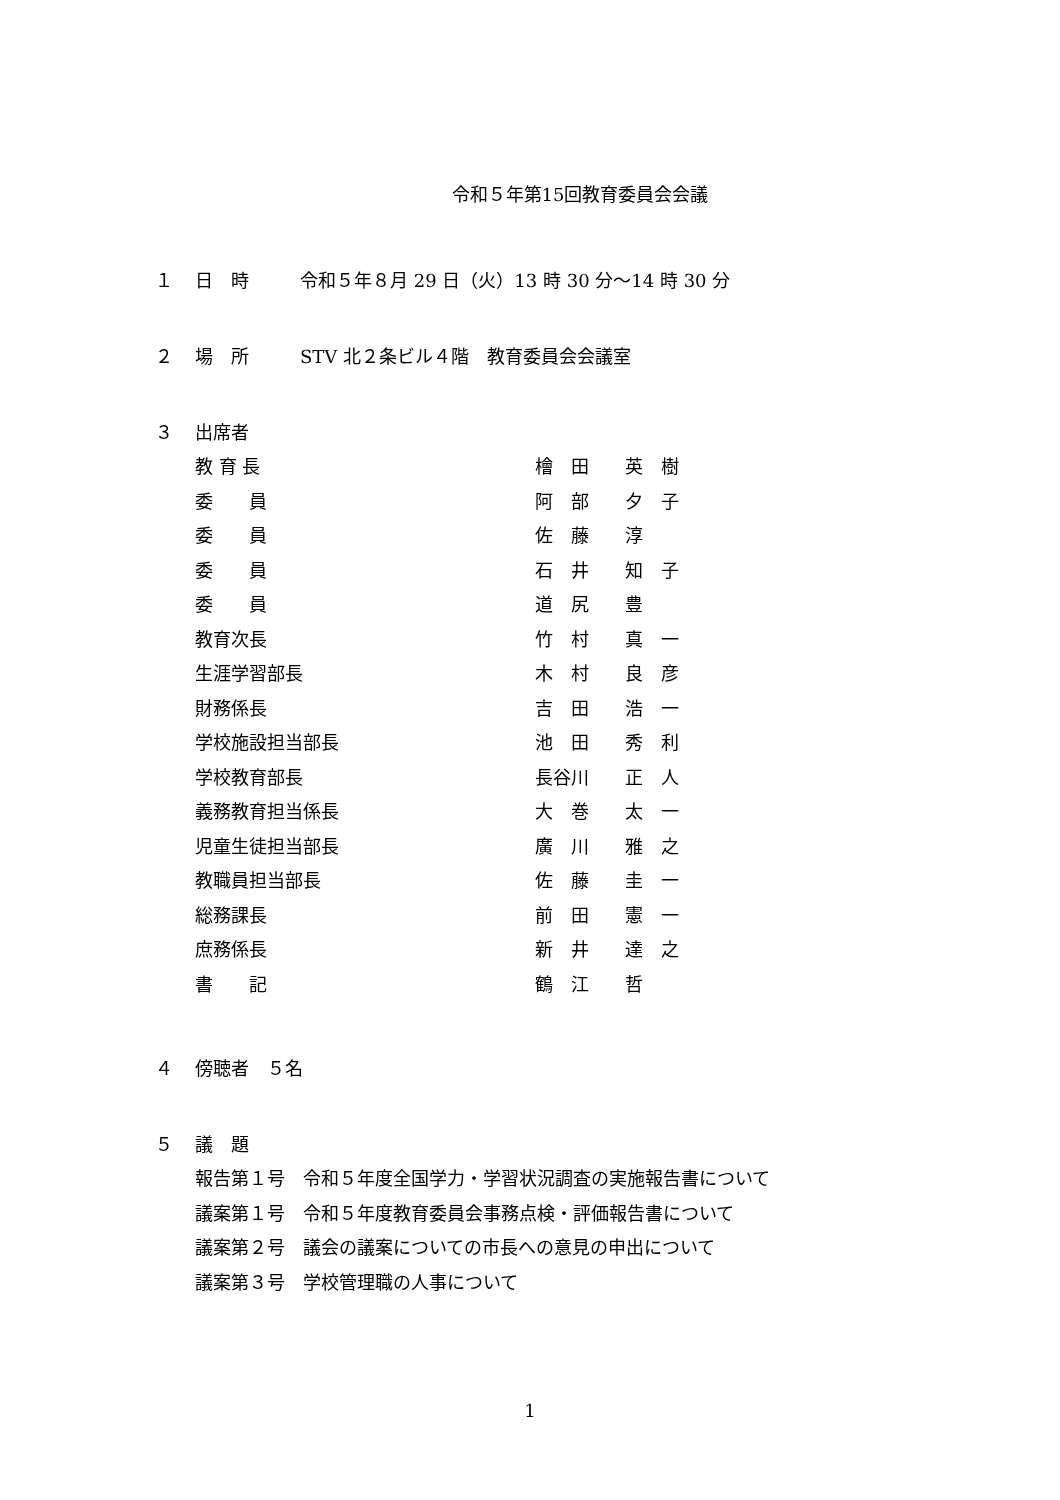令和５年第15回教育委員会会議
１ 日　時 令和５年８月 29 日（火）13 時 30 分～14 時 30 分
２ 場　所 STV 北２条ビル４階　教育委員会会議室
３ 出席者
教 育 長 檜　田　　英　樹
委　　員 阿　部　　夕　子
委　　員 佐　藤　　淳
委　　員 石　井　　知　子
委　　員 道　尻　　豊
教育次長 竹　村　　真　一
生涯学習部長 木　村　　良　彦
財務係長 吉　田　　浩　一
学校施設担当部長 池　田　　秀　利
学校教育部長 長谷川　　正　人
義務教育担当係長 大　巻　　太　一
児童生徒担当部長 廣　川　　雅　之
教職員担当部長 佐　藤　　圭　一
総務課長 前　田　　憲　一
庶務係長 新　井　　達　之
書　　記 鶴　江　　哲
４ 傍聴者　５名
５ 議　題
報告第１号　令和５年度全国学力・学習状況調査の実施報告書について
議案第１号　令和５年度教育委員会事務点検・評価報告書について
議案第２号　議会の議案についての市長への意見の申出について
議案第３号　学校管理職の人事について
1